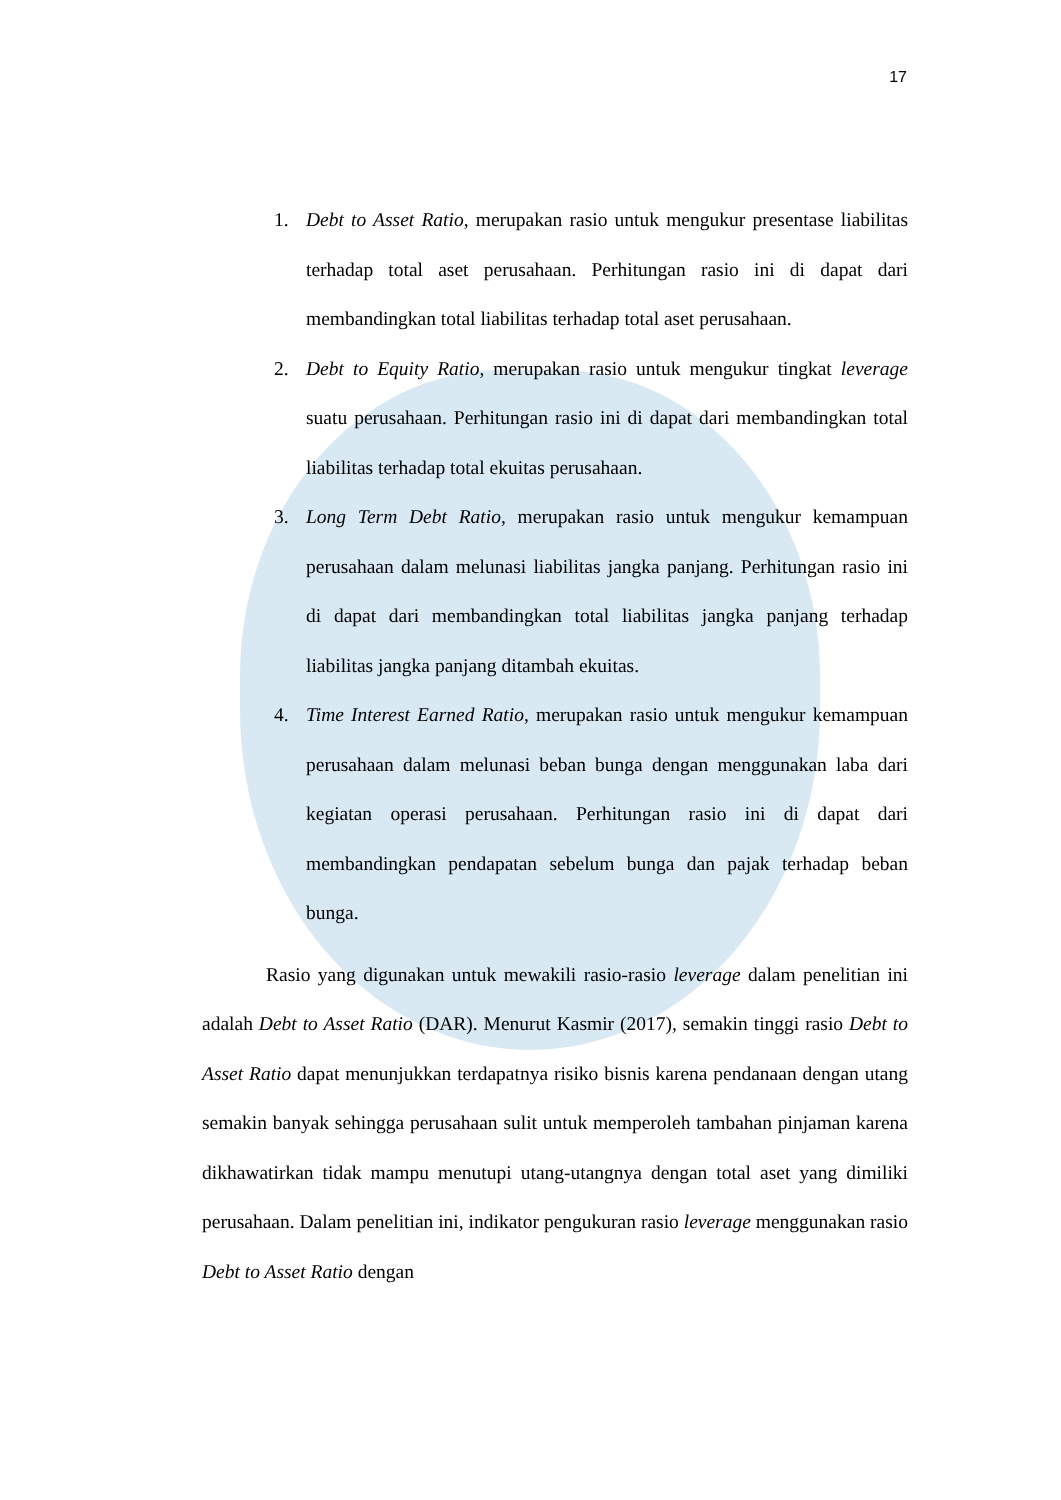17
1. Debt to Asset Ratio, merupakan rasio untuk mengukur presentase liabilitas terhadap total aset perusahaan. Perhitungan rasio ini di dapat dari membandingkan total liabilitas terhadap total aset perusahaan.
2. Debt to Equity Ratio, merupakan rasio untuk mengukur tingkat leverage suatu perusahaan. Perhitungan rasio ini di dapat dari membandingkan total liabilitas terhadap total ekuitas perusahaan.
3. Long Term Debt Ratio, merupakan rasio untuk mengukur kemampuan perusahaan dalam melunasi liabilitas jangka panjang. Perhitungan rasio ini di dapat dari membandingkan total liabilitas jangka panjang terhadap liabilitas jangka panjang ditambah ekuitas.
4. Time Interest Earned Ratio, merupakan rasio untuk mengukur kemampuan perusahaan dalam melunasi beban bunga dengan menggunakan laba dari kegiatan operasi perusahaan. Perhitungan rasio ini di dapat dari membandingkan pendapatan sebelum bunga dan pajak terhadap beban bunga.
Rasio yang digunakan untuk mewakili rasio-rasio leverage dalam penelitian ini adalah Debt to Asset Ratio (DAR). Menurut Kasmir (2017), semakin tinggi rasio Debt to Asset Ratio dapat menunjukkan terdapatnya risiko bisnis karena pendanaan dengan utang semakin banyak sehingga perusahaan sulit untuk memperoleh tambahan pinjaman karena dikhawatirkan tidak mampu menutupi utang-utangnya dengan total aset yang dimiliki perusahaan. Dalam penelitian ini, indikator pengukuran rasio leverage menggunakan rasio Debt to Asset Ratio dengan